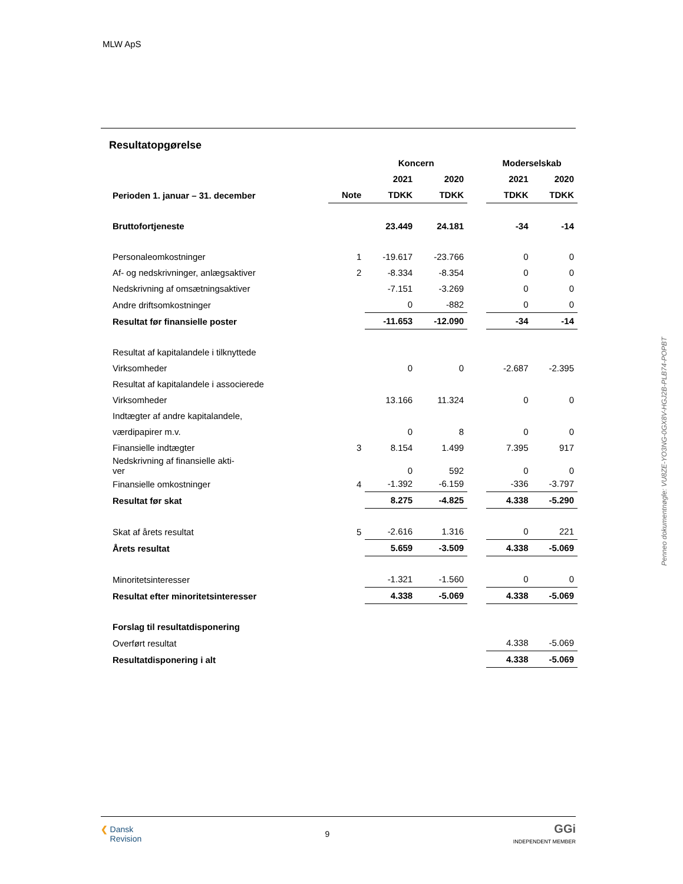MLW ApS
Resultatopgørelse
| | | Koncern | | | Moderselskab | |
| --- | --- | --- | --- | --- | --- | --- |
| | | 2021 | 2020 | | 2021 | 2020 |
| Perioden 1. januar – 31. december | Note | TDKK | TDKK | | TDKK | TDKK |
| Bruttofortjeneste | | 23.449 | 24.181 | | -34 | -14 |
| Personaleomkostninger | 1 | -19.617 | -23.766 | | 0 | 0 |
| Af- og nedskrivninger, anlægsaktiver | 2 | -8.334 | -8.354 | | 0 | 0 |
| Nedskrivning af omsætningsaktiver | | -7.151 | -3.269 | | 0 | 0 |
| Andre driftsomkostninger | | 0 | -882 | | 0 | 0 |
| Resultat før finansielle poster | | -11.653 | -12.090 | | -34 | -14 |
| Resultat af kapitalandele i tilknyttede | | | | | | |
| Virksomheder | | 0 | 0 | | -2.687 | -2.395 |
| Resultat af kapitalandele i associerede | | | | | | |
| Virksomheder | | 13.166 | 11.324 | | 0 | 0 |
| Indtægter af andre kapitalandele, | | | | | | |
| værdipapirer m.v. | | 0 | 8 | | 0 | 0 |
| Finansielle indtægter | 3 | 8.154 | 1.499 | | 7.395 | 917 |
| Nedskrivning af finansielle akti- ver | | 0 | 592 | | 0 | 0 |
| Finansielle omkostninger | 4 | -1.392 | -6.159 | | -336 | -3.797 |
| Resultat før skat | | 8.275 | -4.825 | | 4.338 | -5.290 |
| Skat af årets resultat | 5 | -2.616 | 1.316 | | 0 | 221 |
| Årets resultat | | 5.659 | -3.509 | | 4.338 | -5.069 |
| Minoritetsinteresser | | -1.321 | -1.560 | | 0 | 0 |
| Resultat efter minoritetsinteresser | | 4.338 | -5.069 | | 4.338 | -5.069 |
| Forslag til resultatdisponering | | | | | | |
| Overført resultat | | | | | 4.338 | -5.069 |
| Resultatdisponering i alt | | | | | 4.338 | -5.069 |
Penneo dokumentnøgle: VU8ZE-YO3NG-0GX8V-HGJ2B-PLB74-POPBT
❮ Dansk
Revision
9
GGi
INDEPENDENT MEMBER